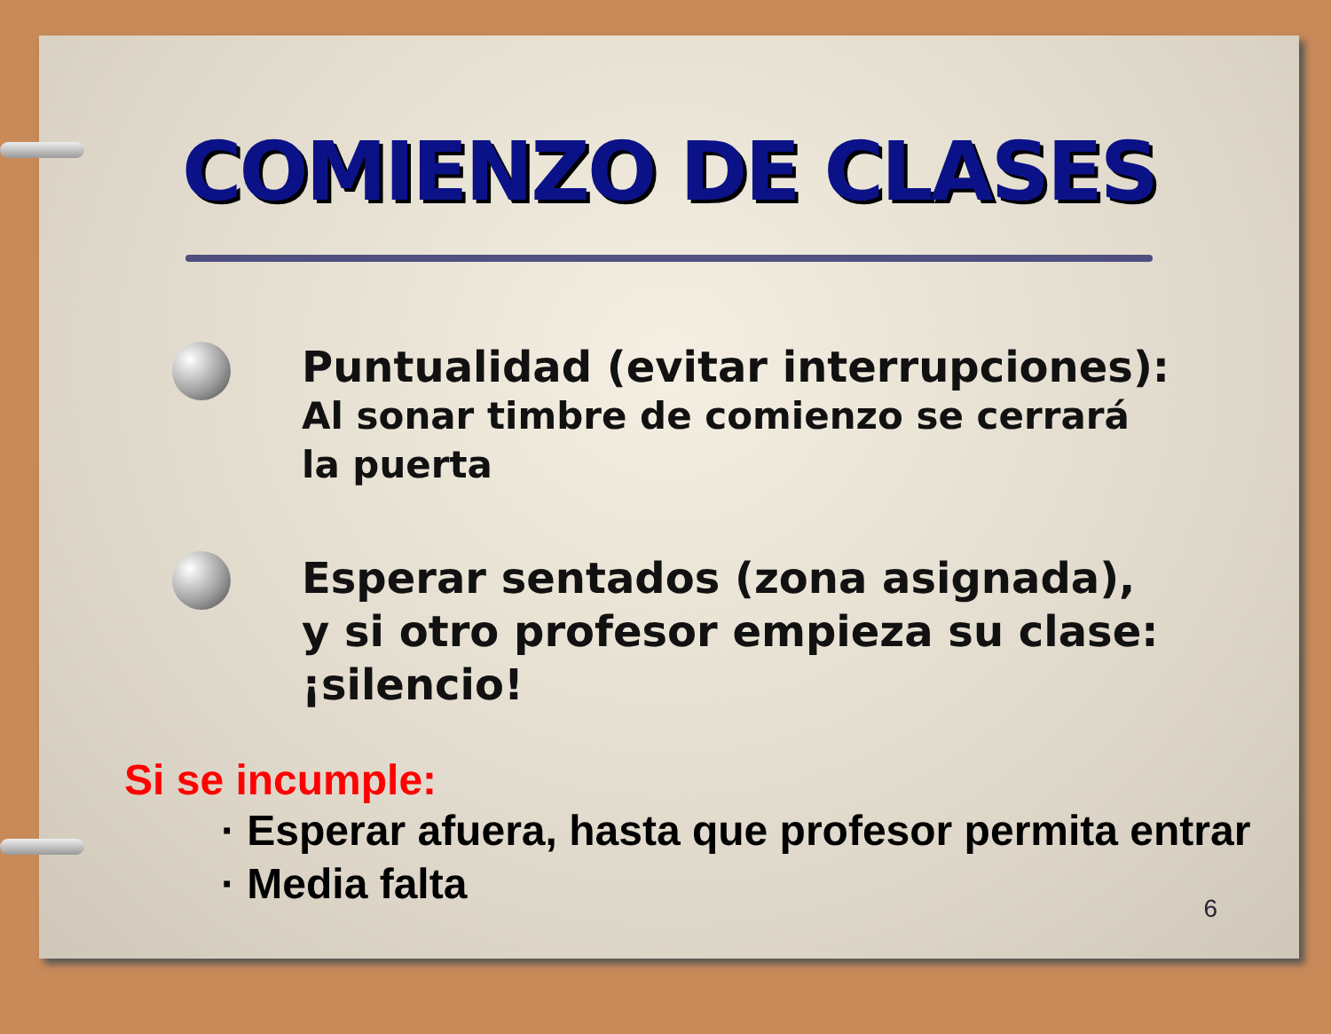COMIENZO DE CLASES
Puntualidad (evitar interrupciones):
Al sonar timbre de comienzo se cerrará
la puerta
Esperar sentados (zona asignada),
y si otro profesor empieza su clase:
¡silencio!
Si se incumple:
· Esperar afuera, hasta que profesor permita entrar
· Media falta
6